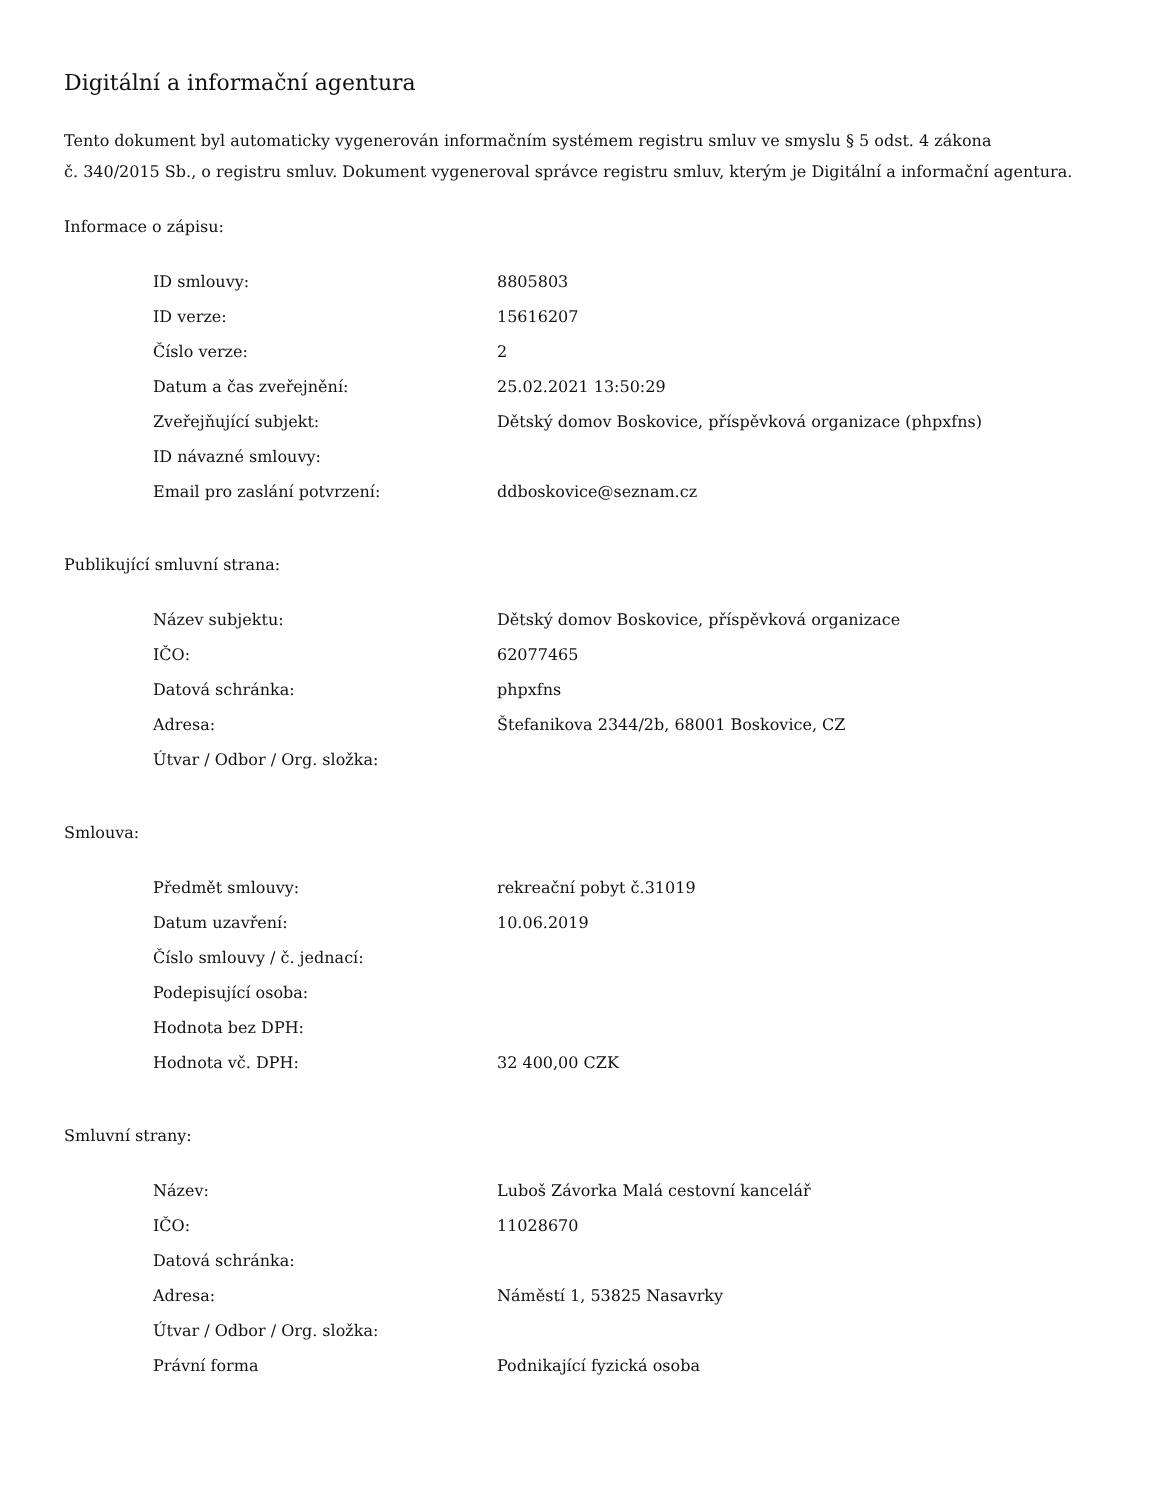Digitální a informační agentura
Tento dokument byl automaticky vygenerován informačním systémem registru smluv ve smyslu § 5 odst. 4 zákona
č. 340/2015 Sb., o registru smluv. Dokument vygeneroval správce registru smluv, kterým je Digitální a informační agentura.
Informace o zápisu:
| ID smlouvy: | 8805803 |
| ID verze: | 15616207 |
| Číslo verze: | 2 |
| Datum a čas zveřejnění: | 25.02.2021 13:50:29 |
| Zveřejňující subjekt: | Dětský domov Boskovice, příspěvková organizace (phpxfns) |
| ID návazné smlouvy: | |
| Email pro zaslání potvrzení: | ddboskovice@seznam.cz |
Publikující smluvní strana:
| Název subjektu: | Dětský domov Boskovice, příspěvková organizace |
| IČO: | 62077465 |
| Datová schránka: | phpxfns |
| Adresa: | Štefanikova 2344/2b, 68001 Boskovice, CZ |
| Útvar / Odbor / Org. složka: | |
Smlouva:
| Předmět smlouvy: | rekreační pobyt č.31019 |
| Datum uzavření: | 10.06.2019 |
| Číslo smlouvy / č. jednací: | |
| Podepisující osoba: | |
| Hodnota bez DPH: | |
| Hodnota vč. DPH: | 32 400,00 CZK |
Smluvní strany:
| Název: | Luboš Závorka Malá cestovní kancelář |
| IČO: | 11028670 |
| Datová schránka: | |
| Adresa: | Náměstí 1, 53825 Nasavrky |
| Útvar / Odbor / Org. složka: | |
| Právní forma | Podnikající fyzická osoba |